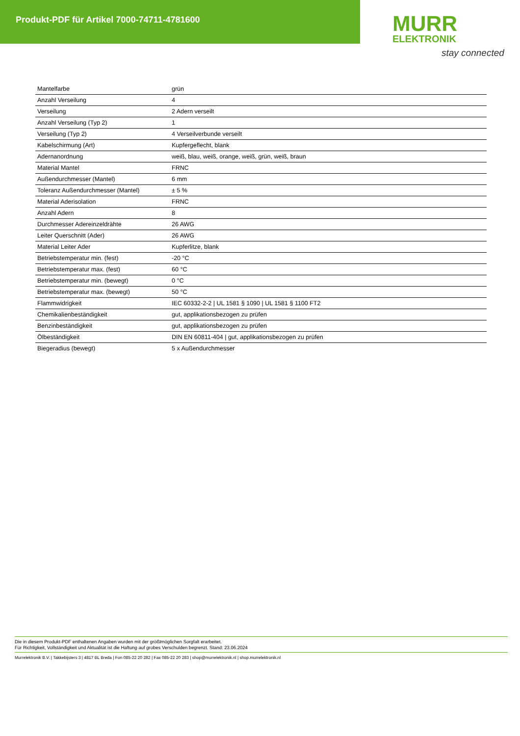Produkt-PDF für Artikel 7000-74711-4781600
MURR
ELEKTRONIK
stay connected
| Mantelfarbe | grün |
| Anzahl Verseilung | 4 |
| Verseilung | 2 Adern verseilt |
| Anzahl Verseilung (Typ 2) | 1 |
| Verseilung (Typ 2) | 4 Verseilverbunde verseilt |
| Kabelschirmung (Art) | Kupfergeflecht, blank |
| Adernanordnung | weiß, blau, weiß, orange, weiß, grün, weiß, braun |
| Material Mantel | FRNC |
| Außendurchmesser (Mantel) | 6 mm |
| Toleranz Außendurchmesser (Mantel) | ± 5 % |
| Material Aderisolation | FRNC |
| Anzahl Adern | 8 |
| Durchmesser Adereinzeldrähte | 26 AWG |
| Leiter Querschnitt (Ader) | 26 AWG |
| Material Leiter Ader | Kupferlitze, blank |
| Betriebstemperatur min. (fest) | -20 °C |
| Betriebstemperatur max. (fest) | 60 °C |
| Betriebstemperatur min. (bewegt) | 0 °C |
| Betriebstemperatur max. (bewegt) | 50 °C |
| Flammwidrigkeit | IEC 60332-2-2 / UL 1581 § 1090 / UL 1581 § 1100 FT2 |
| Chemikalienbeständigkeit | gut, applikationsbezogen zu prüfen |
| Benzinbeständigkeit | gut, applikationsbezogen zu prüfen |
| Ölbeständigkeit | DIN EN 60811-404 / gut, applikationsbezogen zu prüfen |
| Biegeradius (bewegt) | 5 x Außendurchmesser |
Die in diesem Produkt-PDF enthaltenen Angaben wurden mit der größtmöglichen Sorgfalt erarbeitet.
Für Richtigkeit, Vollständigkeit und Aktualität ist die Haftung auf grobes Verschulden begrenzt. Stand: 23.06.2024
Murrelektronik B.V. | Takkebijsters 3 | 4817 BL Breda | Fon 085-22 20 282 | Fax 085-22 20 283 | shop@murrelektronik.nl | shop.murrelektronik.nl